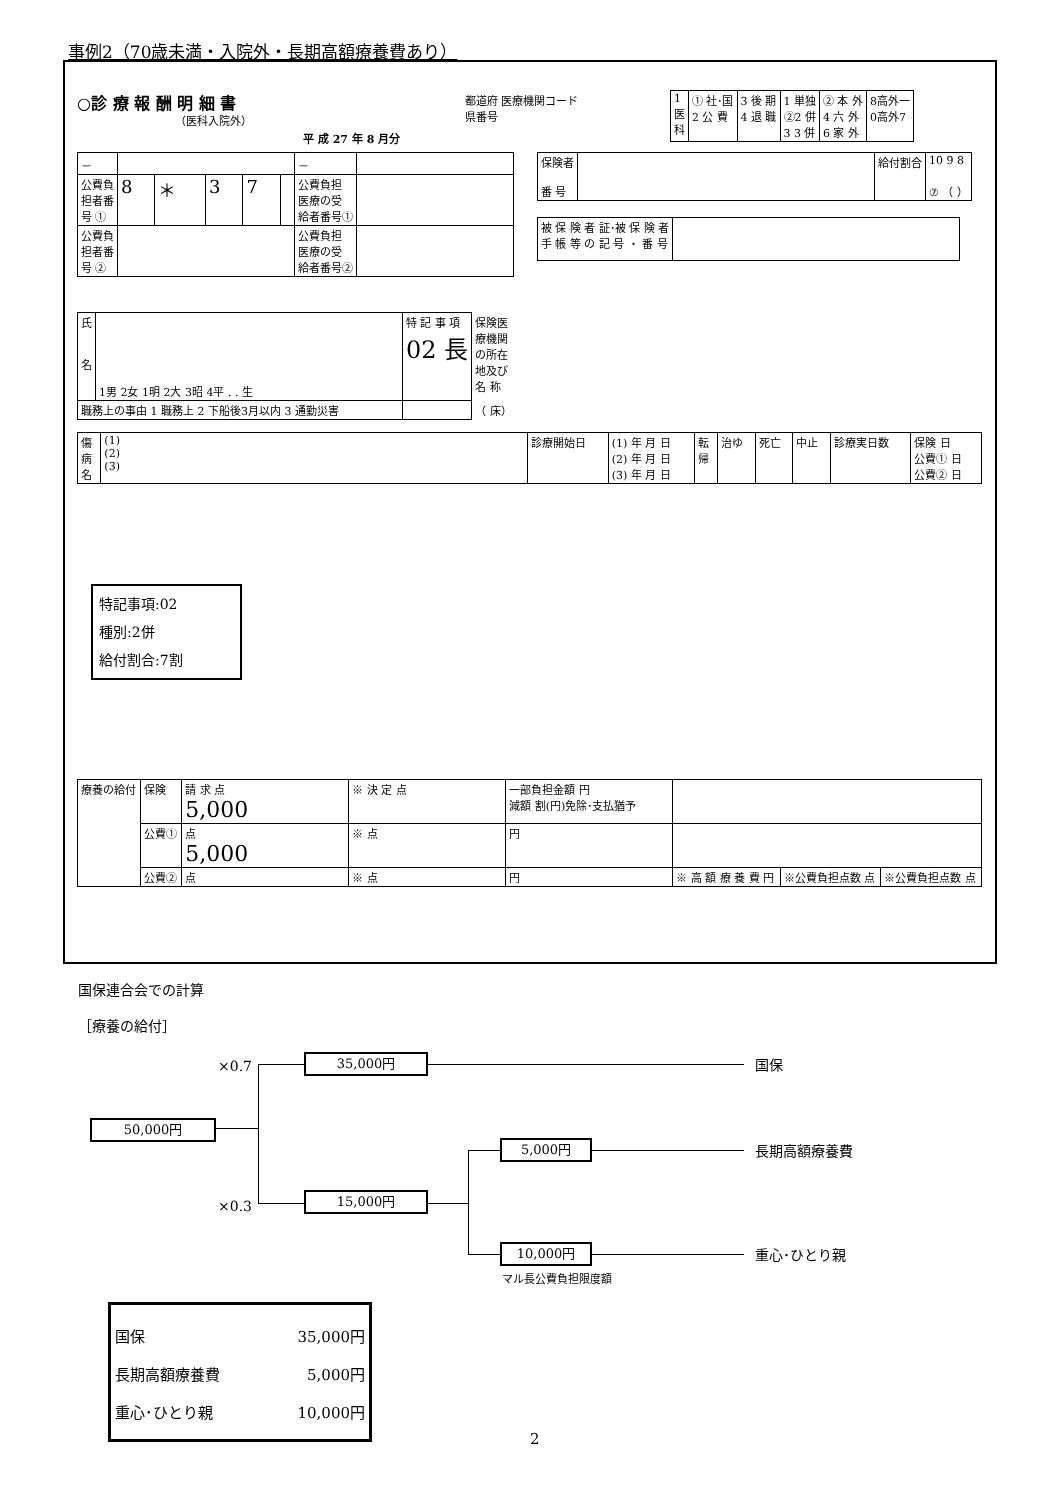事例2（70歳未満・入院外・長期高額療養費あり）
○診 療 報 酬 明 細 書
（医科入院外）
平 成 27 年 8 月分
都道府 医療機関コード
県番号
| 1 医 科 | ① 社･国 2 公 費 | 3 後 期 4 退 職 | 1 単独 ②2 併 3 3 併 | ② 本 外 4 六 外 6 家 外 | 8高外一 0高外7 |
| － | | | | | | － | |
| 公費負 担者番 号 ① | 8 | ＊ | 3 | 7 | | 公費負担 医療の受 給者番号① | |
| 公費負 担者番 号 ② | | | | | | 公費負担 医療の受 給者番号② | |
| 保険者 番 号 | | 給付割合 | 10 9 8 ⑦ （ ） |
| 被 保 険 者 証･被 保 険 者 手 帳 等 の 記 号 ・ 番 号 | |
| 氏 名 | 1男 2女 1明 2大 3昭 4平 . . 生 | 特 記 事 項 02 長 | 保険医 療機関 の所在 地及び 名 称 |
| 職務上の事由 1 職務上 2 下船後3月以内 3 通勤災害 | | | （ 床） |
| 傷 病 名 | (1) (2) (3) | 診療開始日 | (1) 年 月 日 (2) 年 月 日 (3) 年 月 日 | 転 帰 | 治ゆ | 死亡 | 中止 | 診療実日数 | 保険 日 公費① 日 公費② 日 |
特記事項:02
種別:2併
給付割合:7割
| 療養の給付 | 保険 | 請 求 点 5,000 | ※ 決 定 点 | 一部負担金額 円 減額 割(円)免除･支払猶予 | | | |
| | 公費① | 点 5,000 | ※ 点 | 円 | | | |
| | 公費② | 点 | ※ 点 | 円 | ※ 高 額 療 養 費 円 | ※公費負担点数 点 | ※公費負担点数 点 |
国保連合会での計算
［療養の給付］
×0.7
×0.3
50,000円
35,000円
15,000円
5,000円
10,000円
国保
長期高額療養費
重心･ひとり親
マル長公費負担限度額
国保 35,000円
長期高額療養費 5,000円
重心･ひとり親 10,000円
2